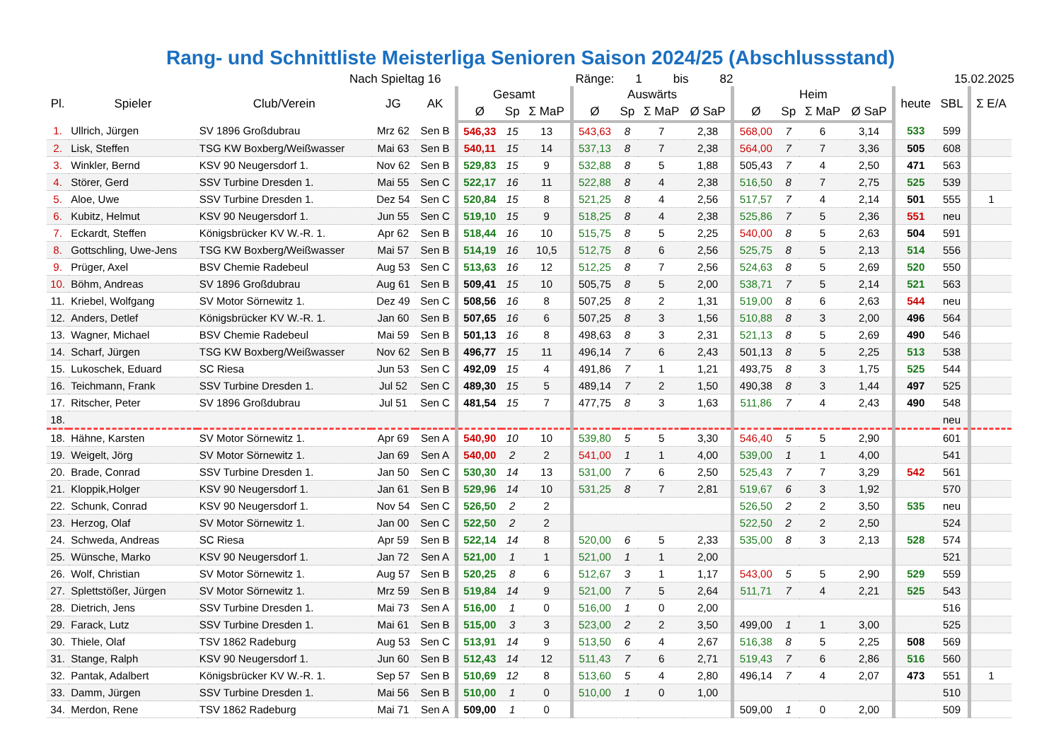Rang- und Schnittliste Meisterliga Senioren Saison 2024/25 (Abschlussstand)
Nach Spieltag 16 Ränge: 1 bis 82 15.02.2025
| Pl. | Spieler | Club/Verein | JG | AK | Gesamt | | | Auswärts | | | | Heim | | | | heute | SBL | Σ E/A |
| --- | --- | --- | --- | --- | --- | --- | --- | --- | --- | --- | --- | --- | --- | --- | --- | --- | --- | --- |
| | | | | | Ø | Sp | Σ MaP | Ø | Sp | Σ MaP | Ø SaP | Ø | Sp | Σ MaP | Ø SaP | | | |
| 1. | Ullrich, Jürgen | SV 1896 Großdubrau | Mrz 62 | Sen B | 546,33 | 15 | 13 | 543,63 | 8 | 7 | 2,38 | 568,00 | 7 | 6 | 3,14 | 533 | 599 | |
| 2. | Lisk, Steffen | TSG KW Boxberg/Weißwasser | Mai 63 | Sen B | 540,11 | 15 | 14 | 537,13 | 8 | 7 | 2,38 | 564,00 | 7 | 7 | 3,36 | 505 | 608 | |
| 3. | Winkler, Bernd | KSV 90 Neugersdorf 1. | Nov 62 | Sen B | 529,83 | 15 | 9 | 532,88 | 8 | 5 | 1,88 | 505,43 | 7 | 4 | 2,50 | 471 | 563 | |
| 4. | Störer, Gerd | SSV Turbine Dresden 1. | Mai 55 | Sen C | 522,17 | 16 | 11 | 522,88 | 8 | 4 | 2,38 | 516,50 | 8 | 7 | 2,75 | 525 | 539 | |
| 5. | Aloe, Uwe | SSV Turbine Dresden 1. | Dez 54 | Sen C | 520,84 | 15 | 8 | 521,25 | 8 | 4 | 2,56 | 517,57 | 7 | 4 | 2,14 | 501 | 555 | 1 |
| 6. | Kubitz, Helmut | KSV 90 Neugersdorf 1. | Jun 55 | Sen C | 519,10 | 15 | 9 | 518,25 | 8 | 4 | 2,38 | 525,86 | 7 | 5 | 2,36 | 551 | neu | |
| 7. | Eckardt, Steffen | Königsbrücker KV W.-R. 1. | Apr 62 | Sen B | 518,44 | 16 | 10 | 515,75 | 8 | 5 | 2,25 | 540,00 | 8 | 5 | 2,63 | 504 | 591 | |
| 8. | Gottschling, Uwe-Jens | TSG KW Boxberg/Weißwasser | Mai 57 | Sen B | 514,19 | 16 | 10,5 | 512,75 | 8 | 6 | 2,56 | 525,75 | 8 | 5 | 2,13 | 514 | 556 | |
| 9. | Prüger, Axel | BSV Chemie Radebeul | Aug 53 | Sen C | 513,63 | 16 | 12 | 512,25 | 8 | 7 | 2,56 | 524,63 | 8 | 5 | 2,69 | 520 | 550 | |
| 10. | Böhm, Andreas | SV 1896 Großdubrau | Aug 61 | Sen B | 509,41 | 15 | 10 | 505,75 | 8 | 5 | 2,00 | 538,71 | 7 | 5 | 2,14 | 521 | 563 | |
| 11. | Kriebel, Wolfgang | SV Motor Sörnewitz 1. | Dez 49 | Sen C | 508,56 | 16 | 8 | 507,25 | 8 | 2 | 1,31 | 519,00 | 8 | 6 | 2,63 | 544 | neu | |
| 12. | Anders, Detlef | Königsbrücker KV W.-R. 1. | Jan 60 | Sen B | 507,65 | 16 | 6 | 507,25 | 8 | 3 | 1,56 | 510,88 | 8 | 3 | 2,00 | 496 | 564 | |
| 13. | Wagner, Michael | BSV Chemie Radebeul | Mai 59 | Sen B | 501,13 | 16 | 8 | 498,63 | 8 | 3 | 2,31 | 521,13 | 8 | 5 | 2,69 | 490 | 546 | |
| 14. | Scharf, Jürgen | TSG KW Boxberg/Weißwasser | Nov 62 | Sen B | 496,77 | 15 | 11 | 496,14 | 7 | 6 | 2,43 | 501,13 | 8 | 5 | 2,25 | 513 | 538 | |
| 15. | Lukoschek, Eduard | SC Riesa | Jun 53 | Sen C | 492,09 | 15 | 4 | 491,86 | 7 | 1 | 1,21 | 493,75 | 8 | 3 | 1,75 | 525 | 544 | |
| 16. | Teichmann, Frank | SSV Turbine Dresden 1. | Jul 52 | Sen C | 489,30 | 15 | 5 | 489,14 | 7 | 2 | 1,50 | 490,38 | 8 | 3 | 1,44 | 497 | 525 | |
| 17. | Ritscher, Peter | SV 1896 Großdubrau | Jul 51 | Sen C | 481,54 | 15 | 7 | 477,75 | 8 | 3 | 1,63 | 511,86 | 7 | 4 | 2,43 | 490 | 548 | |
| 18. | | | | | | | | | | | | | | | | | neu | |
| 18. | Hähne, Karsten | SV Motor Sörnewitz 1. | Apr 69 | Sen A | 540,90 | 10 | 10 | 539,80 | 5 | 5 | 3,30 | 546,40 | 5 | 5 | 2,90 | | 601 | |
| 19. | Weigelt, Jörg | SV Motor Sörnewitz 1. | Jan 69 | Sen A | 540,00 | 2 | 2 | 541,00 | 1 | 1 | 4,00 | 539,00 | 1 | 1 | 4,00 | | 541 | |
| 20. | Brade, Conrad | SSV Turbine Dresden 1. | Jan 50 | Sen C | 530,30 | 14 | 13 | 531,00 | 7 | 6 | 2,50 | 525,43 | 7 | 7 | 3,29 | 542 | 561 | |
| 21. | Kloppik,Holger | KSV 90 Neugersdorf 1. | Jan 61 | Sen B | 529,96 | 14 | 10 | 531,25 | 8 | 7 | 2,81 | 519,67 | 6 | 3 | 1,92 | | 570 | |
| 22. | Schunk, Conrad | KSV 90 Neugersdorf 1. | Nov 54 | Sen C | 526,50 | 2 | 2 | | | | | 526,50 | 2 | 2 | 3,50 | 535 | neu | |
| 23. | Herzog, Olaf | SV Motor Sörnewitz 1. | Jan 00 | Sen C | 522,50 | 2 | 2 | | | | | 522,50 | 2 | 2 | 2,50 | | 524 | |
| 24. | Schweda, Andreas | SC Riesa | Apr 59 | Sen B | 522,14 | 14 | 8 | 520,00 | 6 | 5 | 2,33 | 535,00 | 8 | 3 | 2,13 | 528 | 574 | |
| 25. | Wünsche, Marko | KSV 90 Neugersdorf 1. | Jan 72 | Sen A | 521,00 | 1 | 1 | 521,00 | 1 | 1 | 2,00 | | | | | | 521 | |
| 26. | Wolf, Christian | SV Motor Sörnewitz 1. | Aug 57 | Sen B | 520,25 | 8 | 6 | 512,67 | 3 | 1 | 1,17 | 543,00 | 5 | 5 | 2,90 | 529 | 559 | |
| 27. | Splettstößer, Jürgen | SV Motor Sörnewitz 1. | Mrz 59 | Sen B | 519,84 | 14 | 9 | 521,00 | 7 | 5 | 2,64 | 511,71 | 7 | 4 | 2,21 | 525 | 543 | |
| 28. | Dietrich, Jens | SSV Turbine Dresden 1. | Mai 73 | Sen A | 516,00 | 1 | 0 | 516,00 | 1 | 0 | 2,00 | | | | | | 516 | |
| 29. | Farack, Lutz | SSV Turbine Dresden 1. | Mai 61 | Sen B | 515,00 | 3 | 3 | 523,00 | 2 | 2 | 3,50 | 499,00 | 1 | 1 | 3,00 | | 525 | |
| 30. | Thiele, Olaf | TSV 1862 Radeburg | Aug 53 | Sen C | 513,91 | 14 | 9 | 513,50 | 6 | 4 | 2,67 | 516,38 | 8 | 5 | 2,25 | 508 | 569 | |
| 31. | Stange, Ralph | KSV 90 Neugersdorf 1. | Jun 60 | Sen B | 512,43 | 14 | 12 | 511,43 | 7 | 6 | 2,71 | 519,43 | 7 | 6 | 2,86 | 516 | 560 | |
| 32. | Pantak, Adalbert | Königsbrücker KV W.-R. 1. | Sep 57 | Sen B | 510,69 | 12 | 8 | 513,60 | 5 | 4 | 2,80 | 496,14 | 7 | 4 | 2,07 | 473 | 551 | 1 |
| 33. | Damm, Jürgen | SSV Turbine Dresden 1. | Mai 56 | Sen B | 510,00 | 1 | 0 | 510,00 | 1 | 0 | 1,00 | | | | | | 510 | |
| 34. | Merdon, Rene | TSV 1862 Radeburg | Mai 71 | Sen A | 509,00 | 1 | 0 | | | | | 509,00 | 1 | 0 | 2,00 | | 509 | |